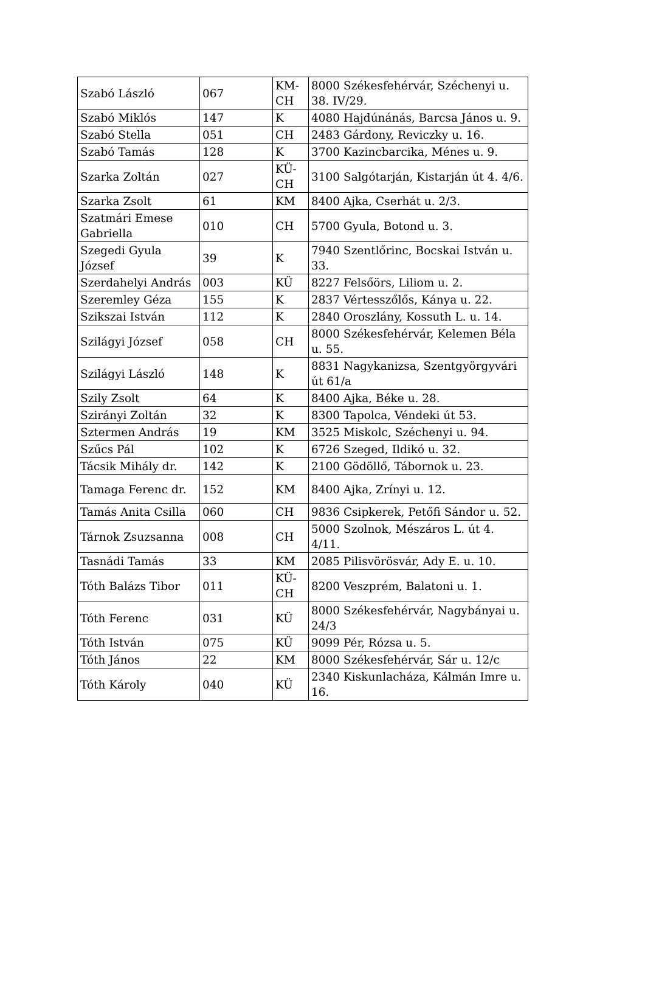| Szabó László | 067 | KM-CH | 8000 Székesfehérvár, Széchenyi u. 38. IV/29. |
| Szabó Miklós | 147 | K | 4080 Hajdúnánás, Barcsa János u. 9. |
| Szabó Stella | 051 | CH | 2483 Gárdony, Reviczky u. 16. |
| Szabó Tamás | 128 | K | 3700 Kazincbarcika, Ménes u. 9. |
| Szarka Zoltán | 027 | KÜ-CH | 3100 Salgótarján, Kistarján út 4. 4/6. |
| Szarka Zsolt | 61 | KM | 8400 Ajka, Cserhát u. 2/3. |
| Szatmári Emese Gabriella | 010 | CH | 5700 Gyula, Botond u. 3. |
| Szegedi Gyula József | 39 | K | 7940 Szentlőrinc, Bocskai István u. 33. |
| Szerdahelyi András | 003 | KÜ | 8227 Felsőörs, Liliom u. 2. |
| Szeremley Géza | 155 | K | 2837 Vértesszőlős, Kánya u. 22. |
| Szikszai István | 112 | K | 2840 Oroszlány, Kossuth L. u. 14. |
| Szilágyi József | 058 | CH | 8000 Székesfehérvár, Kelemen Béla u. 55. |
| Szilágyi László | 148 | K | 8831 Nagykanizsa, Szentgyörgyvári út 61/a |
| Szily Zsolt | 64 | K | 8400 Ajka, Béke u. 28. |
| Szirányi Zoltán | 32 | K | 8300 Tapolca, Véndeki út 53. |
| Sztermen András | 19 | KM | 3525 Miskolc, Széchenyi u. 94. |
| Szűcs Pál | 102 | K | 6726 Szeged, Ildikó u. 32. |
| Tácsik Mihály dr. | 142 | K | 2100 Gödöllő, Tábornok u. 23. |
| Tamaga Ferenc dr. | 152 | KM | 8400 Ajka, Zrínyi u. 12. |
| Tamás Anita Csilla | 060 | CH | 9836 Csipkerek, Petőfi Sándor u. 52. |
| Tárnok Zsuzsanna | 008 | CH | 5000 Szolnok, Mészáros L. út 4. 4/11. |
| Tasnádi Tamás | 33 | KM | 2085 Pilisvörösvár, Ady E. u. 10. |
| Tóth Balázs Tibor | 011 | KÜ-CH | 8200 Veszprém, Balatoni u. 1. |
| Tóth Ferenc | 031 | KÜ | 8000 Székesfehérvár, Nagybányai u. 24/3 |
| Tóth István | 075 | KÜ | 9099 Pér, Rózsa u. 5. |
| Tóth János | 22 | KM | 8000 Székesfehérvár, Sár u. 12/c |
| Tóth Károly | 040 | KÜ | 2340 Kiskunlacháza, Kálmán Imre u. 16. |